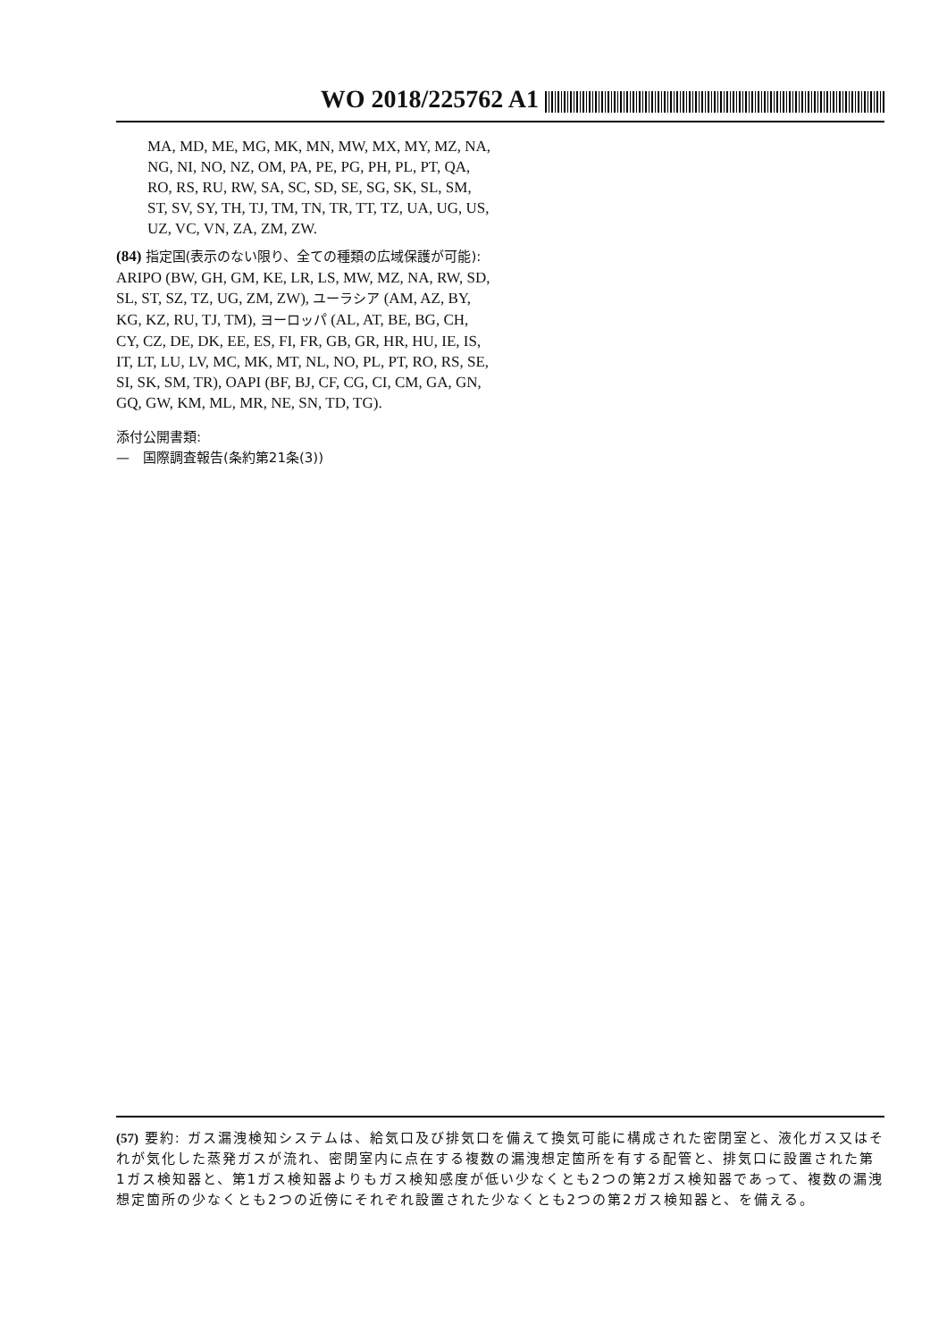WO 2018/225762 A1
MA, MD, ME, MG, MK, MN, MW, MX, MY, MZ, NA, NG, NI, NO, NZ, OM, PA, PE, PG, PH, PL, PT, QA, RO, RS, RU, RW, SA, SC, SD, SE, SG, SK, SL, SM, ST, SV, SY, TH, TJ, TM, TN, TR, TT, TZ, UA, UG, US, UZ, VC, VN, ZA, ZM, ZW.
(84) 指定国(表示のない限り、全ての種類の広域保護が可能): ARIPO (BW, GH, GM, KE, LR, LS, MW, MZ, NA, RW, SD, SL, ST, SZ, TZ, UG, ZM, ZW), ユーラシア (AM, AZ, BY, KG, KZ, RU, TJ, TM), ヨーロッパ (AL, AT, BE, BG, CH, CY, CZ, DE, DK, EE, ES, FI, FR, GB, GR, HR, HU, IE, IS, IT, LT, LU, LV, MC, MK, MT, NL, NO, PL, PT, RO, RS, SE, SI, SK, SM, TR), OAPI (BF, BJ, CF, CG, CI, CM, GA, GN, GQ, GW, KM, ML, MR, NE, SN, TD, TG).
添付公開書類:
—　国際調査報告(条約第21条(3))
(57) 要約: ガス漏洩検知システムは、給気口及び排気口を備えて換気可能に構成された密閉室と、液化ガス又はそれが気化した蒸発ガスが流れ、密閉室内に点在する複数の漏洩想定箇所を有する配管と、排気口に設置された第1ガス検知器と、第1ガス検知器よりもガス検知感度が低い少なくとも2つの第2ガス検知器であって、複数の漏洩想定箇所の少なくとも2つの近傍にそれぞれ設置された少なくとも2つの第2ガス検知器と、を備える。